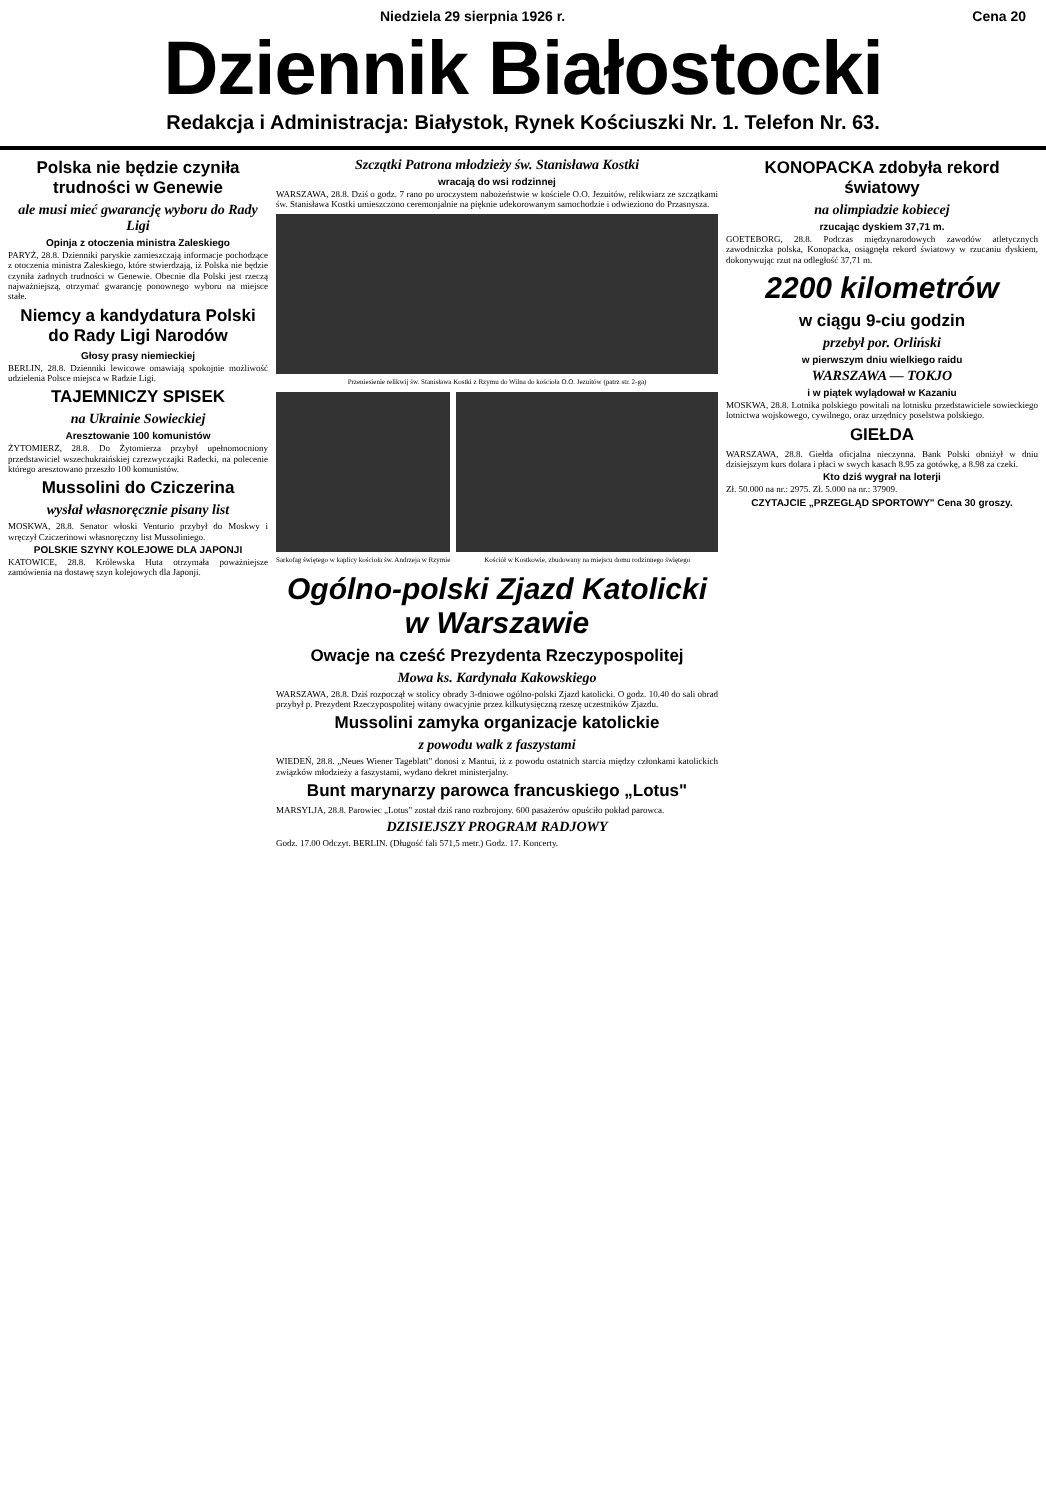Niedziela 29 sierpnia 1926 r. Cena 20
Dziennik Białostocki
Redakcja i Administracja: Białystok, Rynek Kościuszki Nr. 1. Telefon Nr. 63.
Polska nie będzie czyniła trudności w Genewie
ale musi mieć gwarancję wyboru do Rady Ligi
Opinja z otoczenia ministra Zaleskiego
PARYŻ, 28.8. Dzienniki paryskie zamieszczają informacje pochodzące z otoczenia ministra Zaleskiego, które stwierdzają, iż Polska nie będzie czyniła żadnych trudności w Genewie. Obecnie dla Polski jest rzeczą najważniejszą, otrzymać gwarancję ponownego wyboru na miejsce stałe.
Niemcy a kandydatura Polski do Rady Ligi Narodów
Głosy prasy niemieckiej
BERLIN, 28.8. Dzienniki lewicowe omawiają spokojnie możliwość udzielenia Polsce miejsca w Radzie Ligi.
TAJEMNICZY SPISEK
na Ukrainie Sowieckiej
Aresztowanie 100 komunistów
ŻYTOMIERZ, 28.8. Do Żytomierza przybył upełnomocniony przedstawiciel wszechukraińskiej czrezwyczajki Radecki, na polecenie którego aresztowano przeszło 100 komunistów.
Mussolini do Cziczerina
wysłał własnoręcznie pisany list
MOSKWA, 28.8. Senator włoski Venturio przybył do Moskwy i wręczył Cziczerinowi własnoręczny list Mussoliniego.
POLSKIE SZYNY KOLEJOWE DLA JAPONJI
KATOWICE, 28.8. Królewska Huta otrzymała poważniejsze zamówienia na dostawę szyn kolejowych dla Japonji.
Szczątki Patrona młodzieży św. Stanisława Kostki
wracają do wsi rodzinnej
WARSZAWA, 28.8. Dziś o godz. 7 rano po uroczystem nabożeństwie w kościele O.O. Jezuitów, relikwiarz ze szczątkami św. Stanisława Kostki umieszczono ceremonjalnie na pięknie udekorowanym samochodzie i odwieziono do Przasnysza.
Przeniesienie relikwij św. Stanisława Kostki z Rzymu do Wilna do kościoła O.O. Jezuitów (patrz str. 2-ga)
Sarkofag świętego w kaplicy kościoła św. Andrzeja w Rzymie
Kościół w Kostkowie, zbudowany na miejscu domu rodzinnego świętego
Ogólno-polski Zjazd Katolicki w Warszawie
Owacje na cześć Prezydenta Rzeczypospolitej
Mowa ks. Kardynała Kakowskiego
WARSZAWA, 28.8. Dziś rozpoczął w stolicy obrady 3-dniowe ogólno-polski Zjazd katolicki. O godz. 10.40 do sali obrad przybył p. Prezydent Rzeczypospolitej witany owacyjnie przez kilkutysięczną rzeszę uczestników Zjazdu.
Mussolini zamyka organizacje katolickie
z powodu walk z faszystami
WIEDEŃ, 28.8. „Neues Wiener Tageblatt" donosi z Mantui, iż z powodu ostatnich starcia między członkami katolickich związków młodzieży a faszystami, wydano dekret ministerjalny.
Bunt marynarzy parowca francuskiego „Lotus"
MARSYLJA, 28.8. Parowiec „Lotus" został dziś rano rozbrojony. 600 pasażerów opuściło pokład parowca.
DZISIEJSZY PROGRAM RADJOWY
Godz. 17.00 Odczyt. BERLIN. (Długość fali 571,5 metr.) Godz. 17. Koncerty.
KONOPACKA zdobyła rekord światowy
na olimpiadzie kobiecej
rzucając dyskiem 37,71 m.
GOETEBORG, 28.8. Podczas międzynarodowych zawodów atletycznych zawodniczka polska, Konopacka, osiągnęła rekord światowy w rzucaniu dyskiem, dokonywując rzut na odległość 37,71 m.
2200 kilometrów
w ciągu 9-ciu godzin
przebył por. Orliński
w pierwszym dniu wielkiego raidu
WARSZAWA — TOKJO
i w piątek wylądował w Kazaniu
MOSKWA, 28.8. Lotnika polskiego powitali na lotnisku przedstawiciele sowieckiego lotnictwa wojskowego, cywilnego, oraz urzędnicy poselstwa polskiego.
GIEŁDA
WARSZAWA, 28.8. Giełda oficjalna nieczynna. Bank Polski obniżył w dniu dzisiejszym kurs dolara i płaci w swych kasach 8.95 za gotówkę, a 8.98 za czeki.
Kto dziś wygrał na loterji
Zł. 50.000 na nr.: 2975. Zł. 5.000 na nr.: 37909.
CZYTAJCIE „PRZEGLĄD SPORTOWY" Cena 30 groszy.